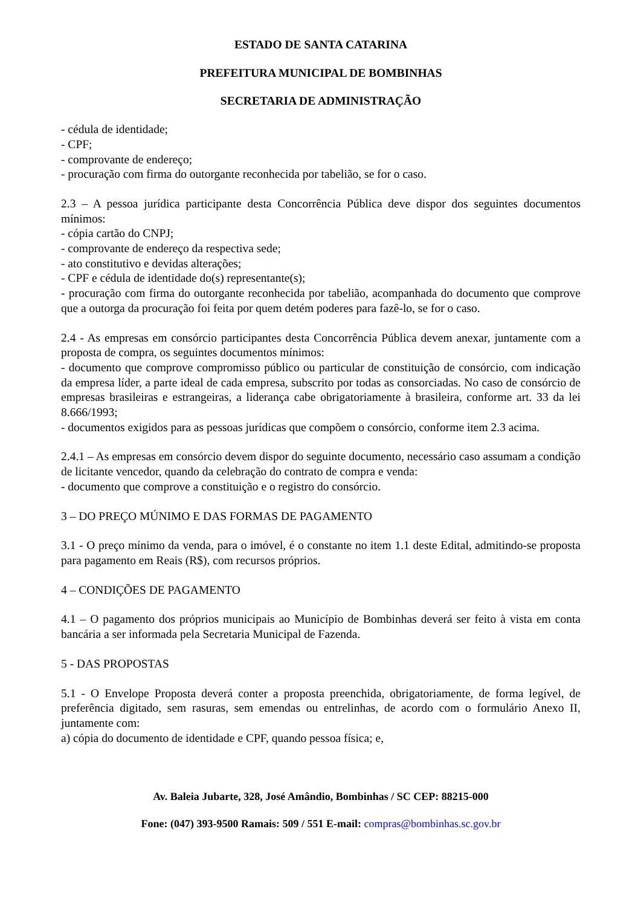ESTADO DE SANTA CATARINA
PREFEITURA MUNICIPAL DE BOMBINHAS
SECRETARIA DE ADMINISTRAÇÃO
- cédula de identidade;
- CPF;
- comprovante de endereço;
- procuração com firma do outorgante reconhecida por tabelião, se for o caso.
2.3 – A pessoa jurídica participante desta Concorrência Pública deve dispor dos seguintes documentos mínimos:
- cópia cartão do CNPJ;
- comprovante de endereço da respectiva sede;
- ato constitutivo e devidas alterações;
- CPF e cédula de identidade do(s) representante(s);
- procuração com firma do outorgante reconhecida por tabelião, acompanhada do documento que comprove que a outorga da procuração foi feita por quem detém poderes para fazê-lo, se for o caso.
2.4 - As empresas em consórcio participantes desta Concorrência Pública devem anexar, juntamente com a proposta de compra, os seguintes documentos mínimos:
- documento que comprove compromisso público ou particular de constituição de consórcio, com indicação da empresa líder, a parte ideal de cada empresa, subscrito por todas as consorciadas. No caso de consórcio de empresas brasileiras e estrangeiras, a liderança cabe obrigatoriamente à brasileira, conforme art. 33 da lei 8.666/1993;
- documentos exigidos para as pessoas jurídicas que compõem o consórcio, conforme item 2.3 acima.
2.4.1 – As empresas em consórcio devem dispor do seguinte documento, necessário caso assumam a condição de licitante vencedor, quando da celebração do contrato de compra e venda:
- documento que comprove a constituição e o registro do consórcio.
3 – DO PREÇO MÚNIMO E DAS FORMAS DE PAGAMENTO
3.1 - O preço mínimo da venda, para o imóvel, é o constante no item 1.1 deste Edital, admitindo-se proposta para pagamento em Reais (R$), com recursos próprios.
4 – CONDIÇÕES DE PAGAMENTO
4.1 – O pagamento dos próprios municipais ao Município de Bombinhas deverá ser feito à vista em conta bancária a ser informada pela Secretaria Municipal de Fazenda.
5 - DAS PROPOSTAS
5.1 - O Envelope Proposta deverá conter a proposta preenchida, obrigatoriamente, de forma legível, de preferência digitado, sem rasuras, sem emendas ou entrelinhas, de acordo com o formulário Anexo II, juntamente com:
a) cópia do documento de identidade e CPF, quando pessoa física; e,
Av. Baleia Jubarte, 328, José Amândio, Bombinhas / SC CEP: 88215-000
Fone: (047) 393-9500 Ramais: 509 / 551 E-mail: compras@bombinhas.sc.gov.br